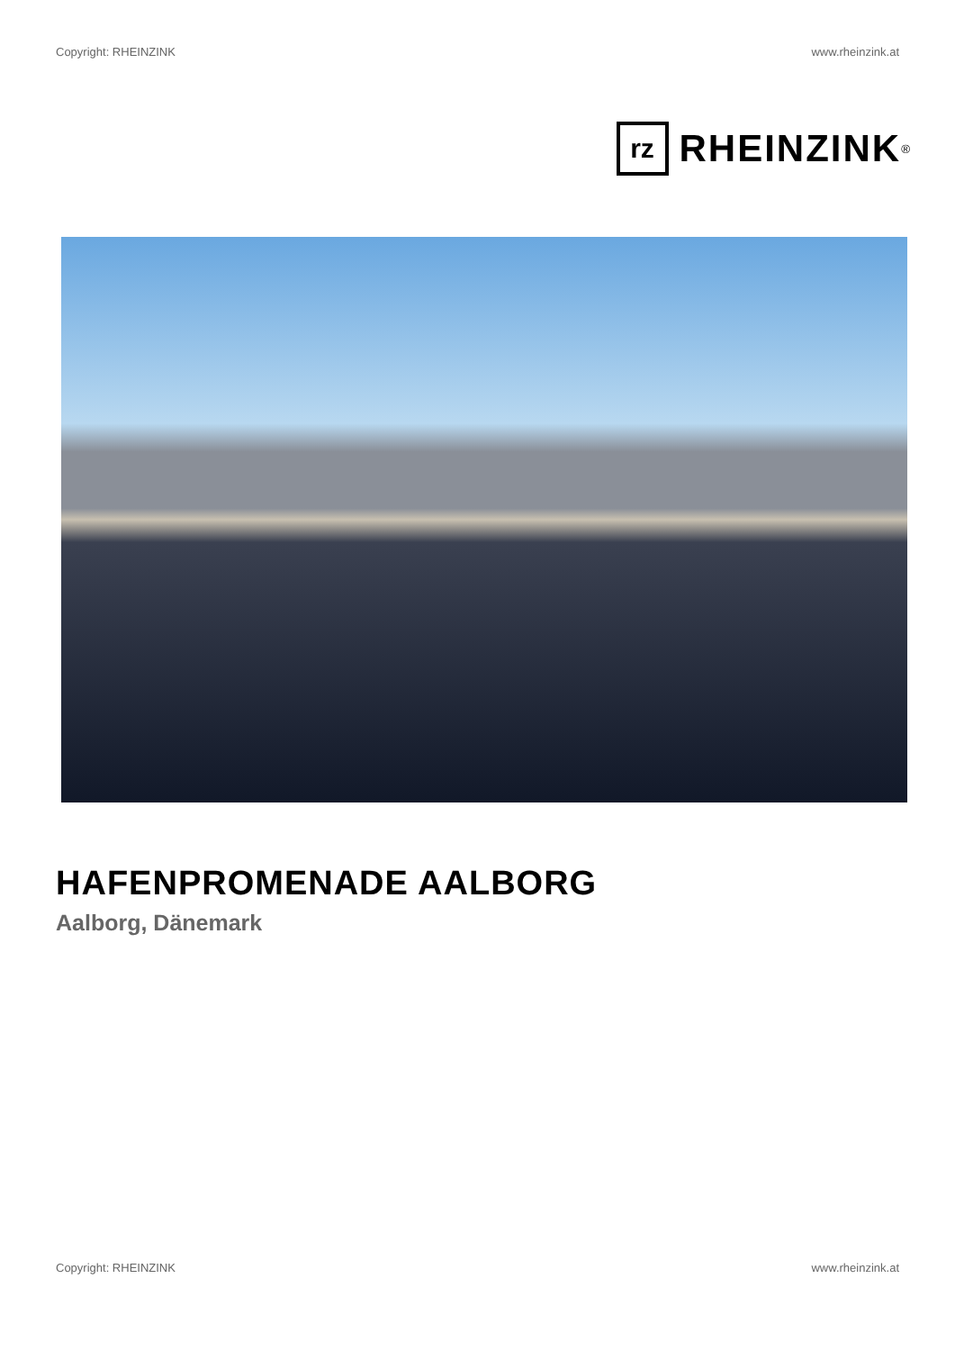Copyright: RHEINZINK www.rheinzink.at
rz
RHEINZINK<sup>®</sup>
HAFENPROMENADE AALBORG
Aalborg, Dänemark
Copyright: RHEINZINK www.rheinzink.at